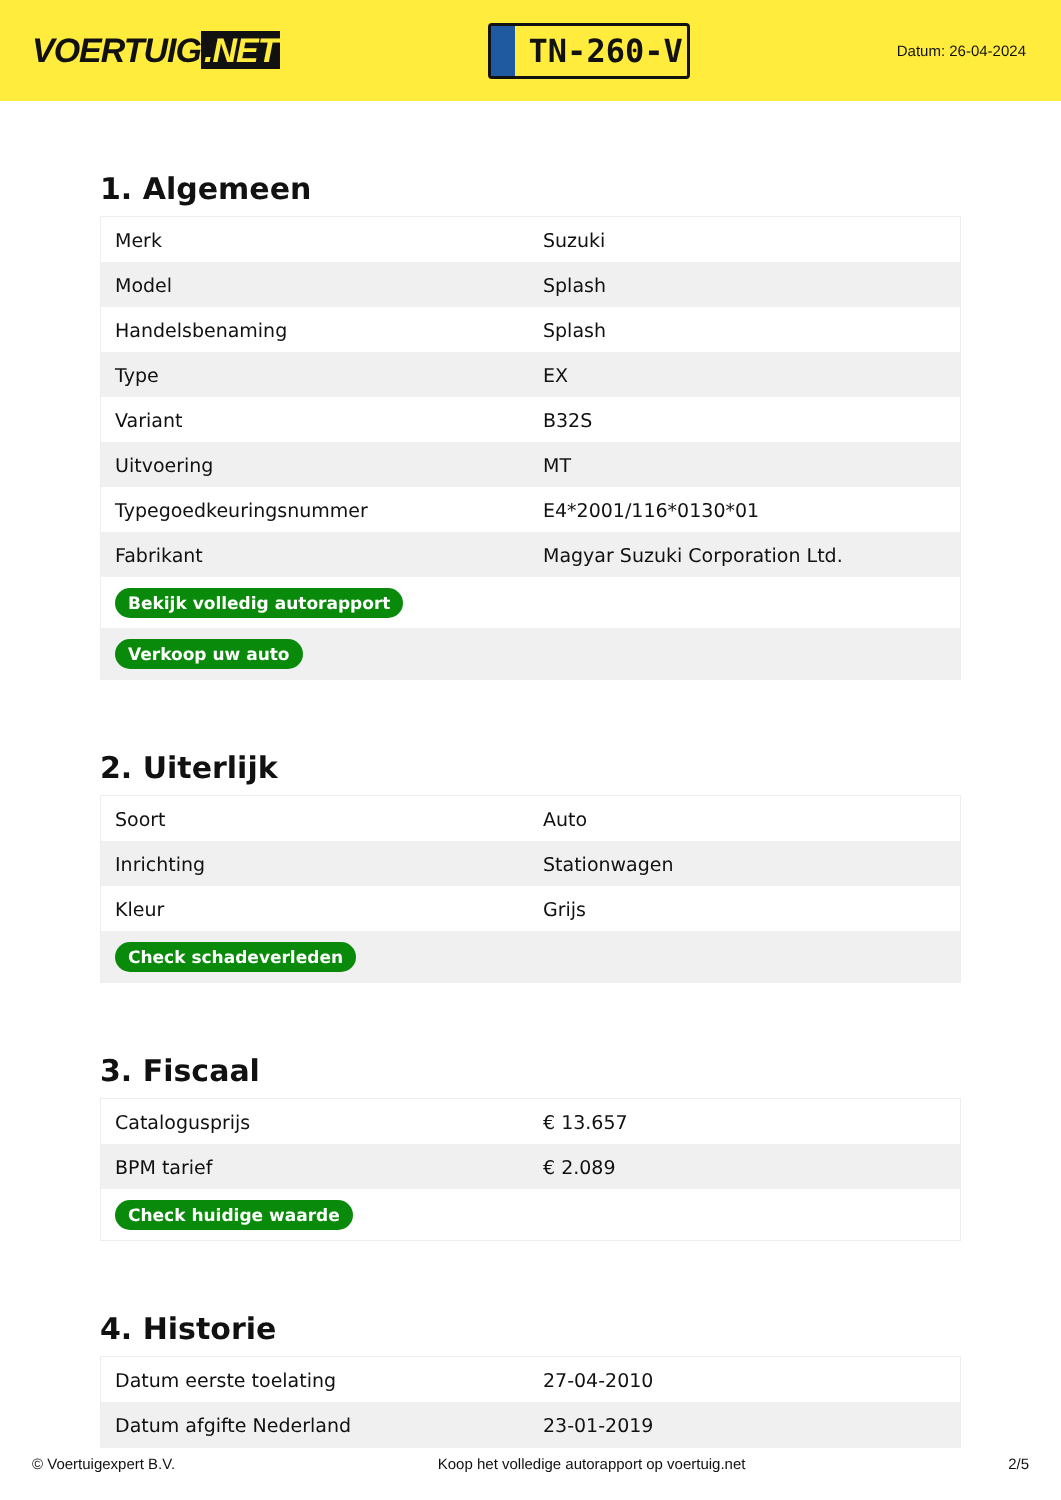VOERTUIG.NET
TN-260-V
Datum: 26-04-2024
1. Algemeen
| Merk | Suzuki |
| Model | Splash |
| Handelsbenaming | Splash |
| Type | EX |
| Variant | B32S |
| Uitvoering | MT |
| Typegoedkeuringsnummer | E4*2001/116*0130*01 |
| Fabrikant | Magyar Suzuki Corporation Ltd. |
| Bekijk volledig autorapport | |
| Verkoop uw auto | |
2. Uiterlijk
| Soort | Auto |
| Inrichting | Stationwagen |
| Kleur | Grijs |
| Check schadeverleden | |
3. Fiscaal
| Catalogusprijs | € 13.657 |
| BPM tarief | € 2.089 |
| Check huidige waarde | |
4. Historie
| Datum eerste toelating | 27-04-2010 |
| Datum afgifte Nederland | 23-01-2019 |
© Voertuigexpert B.V. Koop het volledige autorapport op voertuig.net 2/5